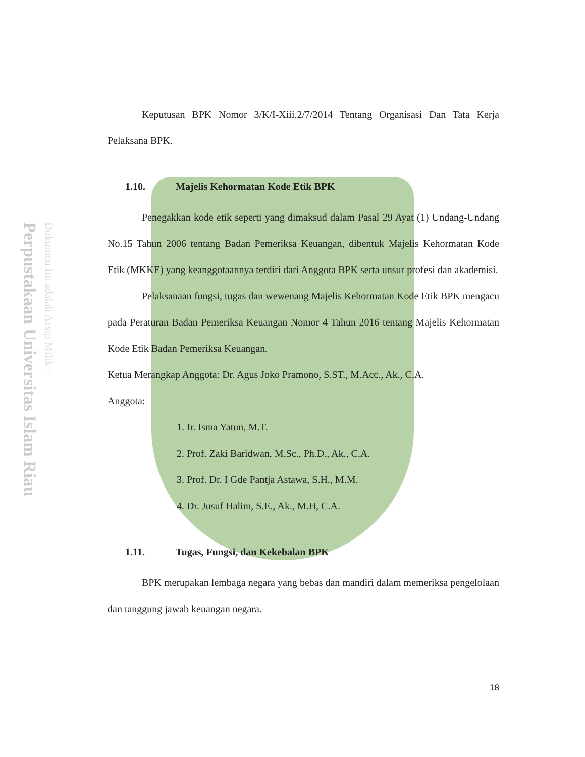Perpustakaan Universitas Islam Riau
Dokumen ini adalah Arsip Milik :
Keputusan BPK Nomor 3/K/I-Xiii.2/7/2014 Tentang Organisasi Dan Tata Kerja Pelaksana BPK.
1.10. Majelis Kehormatan Kode Etik BPK
Penegakkan kode etik seperti yang dimaksud dalam Pasal 29 Ayat (1) Undang-Undang No.15 Tahun 2006 tentang Badan Pemeriksa Keuangan, dibentuk Majelis Kehormatan Kode Etik (MKKE) yang keanggotaannya terdiri dari Anggota BPK serta unsur profesi dan akademisi.
Pelaksanaan fungsi, tugas dan wewenang Majelis Kehormatan Kode Etik BPK mengacu pada Peraturan Badan Pemeriksa Keuangan Nomor 4 Tahun 2016 tentang Majelis Kehormatan Kode Etik Badan Pemeriksa Keuangan.
Ketua Merangkap Anggota: Dr. Agus Joko Pramono, S.ST., M.Acc., Ak., C.A.
Anggota:
1. Ir. Isma Yatun, M.T.
2. Prof. Zaki Baridwan, M.Sc., Ph.D., Ak., C.A.
3. Prof. Dr. I Gde Pantja Astawa, S.H., M.M.
4. Dr. Jusuf Halim, S.E., Ak., M.H, C.A.
1.11. Tugas, Fungsi, dan Kekebalan BPK
BPK merupakan lembaga negara yang bebas dan mandiri dalam memeriksa pengelolaan dan tanggung jawab keuangan negara.
18